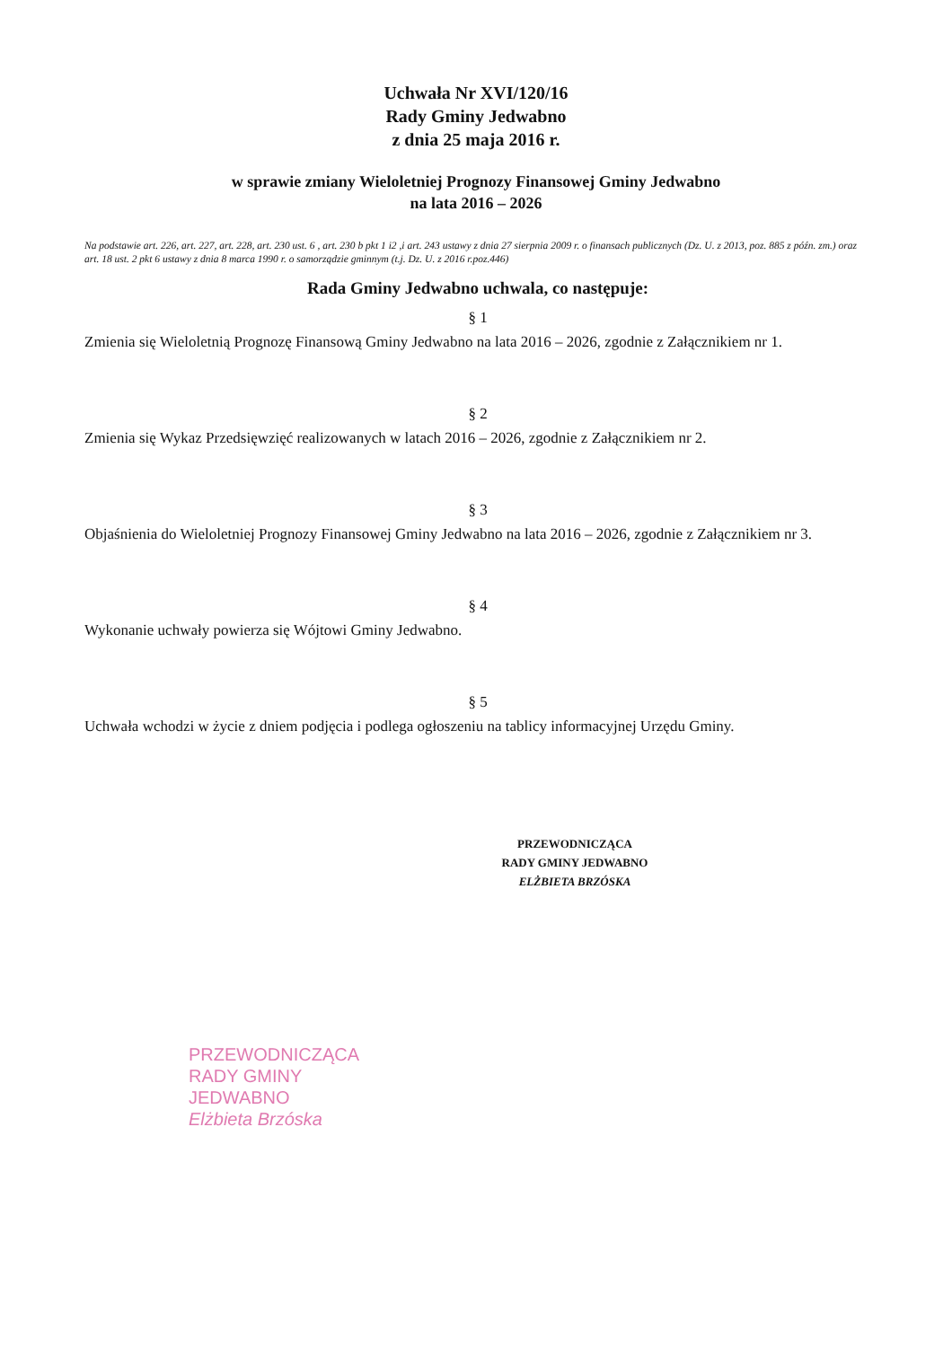Uchwała Nr XVI/120/16
Rady Gminy Jedwabno
z dnia 25 maja 2016 r.
w sprawie zmiany Wieloletniej Prognozy Finansowej Gminy Jedwabno
na lata 2016 – 2026
Na podstawie art. 226, art. 227, art. 228, art. 230 ust. 6 , art. 230 b pkt 1 i2 ,i art. 243 ustawy z dnia 27 sierpnia 2009 r. o finansach publicznych (Dz. U. z 2013, poz. 885 z późn. zm.) oraz art. 18 ust. 2 pkt 6 ustawy z dnia 8 marca 1990 r. o samorządzie gminnym (t.j. Dz. U. z 2016 r.poz.446)
Rada Gminy Jedwabno uchwala, co następuje:
§ 1
Zmienia się Wieloletnią Prognozę Finansową Gminy Jedwabno na lata 2016 – 2026, zgodnie z Załącznikiem nr 1.
§ 2
Zmienia się Wykaz Przedsięwzięć realizowanych w latach 2016 – 2026, zgodnie z Załącznikiem nr 2.
§ 3
Objaśnienia do Wieloletniej Prognozy Finansowej Gminy Jedwabno na lata 2016 – 2026, zgodnie z Załącznikiem nr 3.
§ 4
Wykonanie uchwały powierza się Wójtowi Gminy Jedwabno.
§ 5
Uchwała wchodzi w życie z dniem podjęcia i podlega ogłoszeniu na tablicy informacyjnej Urzędu Gminy.
PRZEWODNICZĄCA
RADY GMINY JEDWABNO
ELŻBIETA BRZÓSKA
PRZEWODNICZĄCA
RADY GMINY JEDWABNO
Elżbieta Brzóska